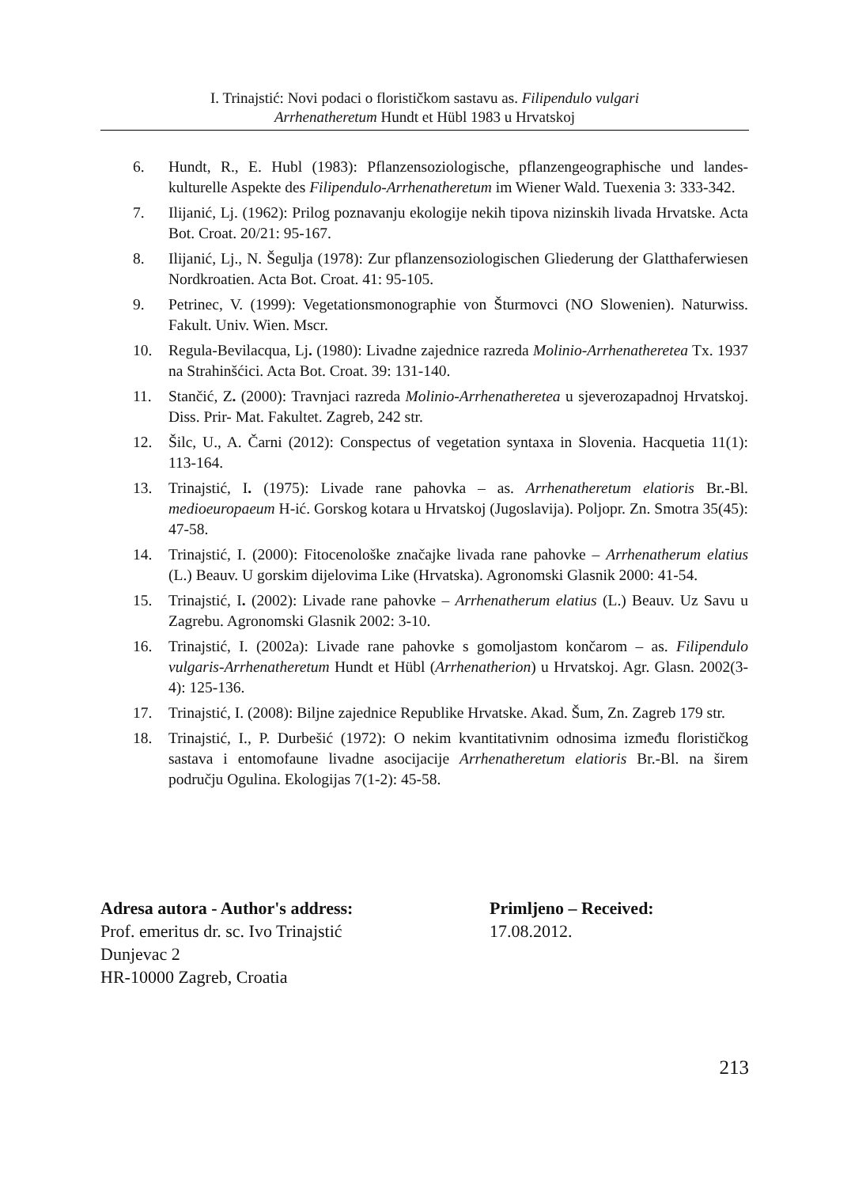I. Trinajstić: Novi podaci o florističkom sastavu as. Filipendulo vulgari
Arrhenatheretum Hundt et Hübl 1983 u Hrvatskoj
6. Hundt, R., E. Hubl (1983): Pflanzensoziologische, pflanzengeographische und landes- kulturelle Aspekte des Filipendulo-Arrhenatheretum im Wiener Wald. Tuexenia 3: 333-342.
7. Ilijanić, Lj. (1962): Prilog poznavanju ekologije nekih tipova nizinskih livada Hrvatske. Acta Bot. Croat. 20/21: 95-167.
8. Ilijanić, Lj., N. Šegulja (1978): Zur pflanzensoziologischen Gliederung der Glatthaferwiesen Nordkroatien. Acta Bot. Croat. 41: 95-105.
9. Petrinec, V. (1999): Vegetationsmonographie von Šturmovci (NO Slowenien). Naturwiss. Fakult. Univ. Wien. Mscr.
10. Regula-Bevilacqua, Lj. (1980): Livadne zajednice razreda Molinio-Arrhenatheretea Tx. 1937 na Strahinšćici. Acta Bot. Croat. 39: 131-140.
11. Stančić, Z. (2000): Travnjaci razreda Molinio-Arrhenatheretea u sjeverozapadnoj Hrvatskoj. Diss. Prir- Mat. Fakultet. Zagreb, 242 str.
12. Šilc, U., A. Čarni (2012): Conspectus of vegetation syntaxa in Slovenia. Hacquetia 11(1): 113-164.
13. Trinajstić, I. (1975): Livade rane pahovka – as. Arrhenatheretum elatioris Br.-Bl. medioeuropaeum H-ić. Gorskog kotara u Hrvatskoj (Jugoslavija). Poljopr. Zn. Smotra 35(45): 47-58.
14. Trinajstić, I. (2000): Fitocenološke značajke livada rane pahovke – Arrhenatherum elatius (L.) Beauv. U gorskim dijelovima Like (Hrvatska). Agronomski Glasnik 2000: 41-54.
15. Trinajstić, I. (2002): Livade rane pahovke – Arrhenatherum elatius (L.) Beauv. Uz Savu u Zagrebu. Agronomski Glasnik 2002: 3-10.
16. Trinajstić, I. (2002a): Livade rane pahovke s gomoljastom končarom – as. Filipendulo vulgaris-Arrhenatheretum Hundt et Hübl (Arrhenatherion) u Hrvatskoj. Agr. Glasn. 2002(3-4): 125-136.
17. Trinajstić, I. (2008): Biljne zajednice Republike Hrvatske. Akad. Šum, Zn. Zagreb 179 str.
18. Trinajstić, I., P. Durbešić (1972): O nekim kvantitativnim odnosima između florističkog sastava i entomofaune livadne asocijacije Arrhenatheretum elatioris Br.-Bl. na širem području Ogulina. Ekologijas 7(1-2): 45-58.
Adresa autora - Author's address:
Prof. emeritus dr. sc. Ivo Trinajstić
Dunjevac 2
HR-10000 Zagreb, Croatia
Primljeno – Received:
17.08.2012.
213